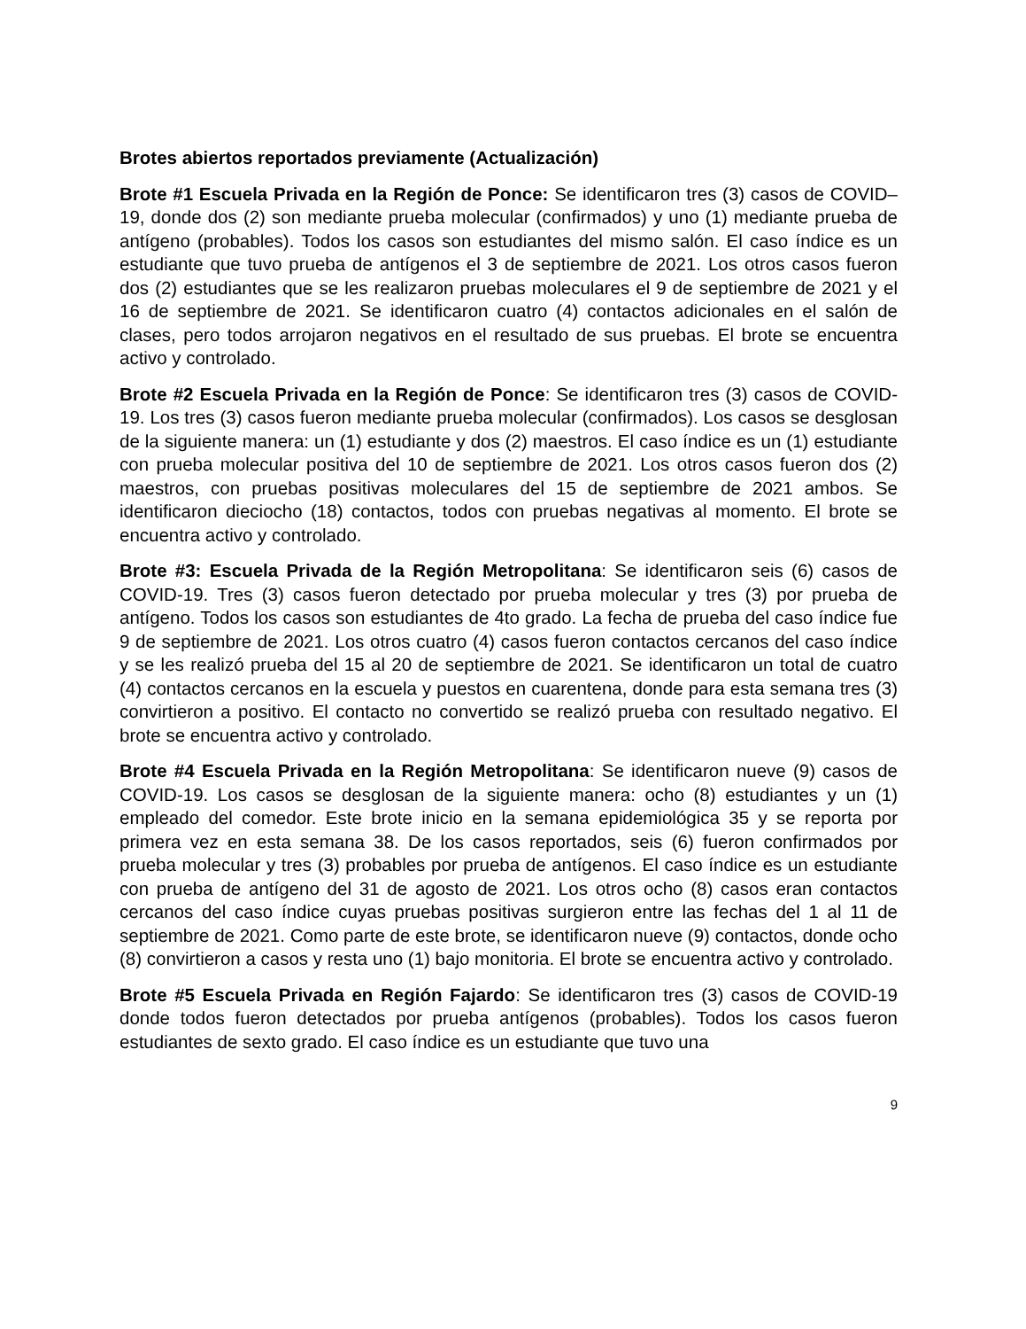Brotes abiertos reportados previamente (Actualización)
Brote #1 Escuela Privada en la Región de Ponce: Se identificaron tres (3) casos de COVID–19, donde dos (2) son mediante prueba molecular (confirmados) y uno (1) mediante prueba de antígeno (probables). Todos los casos son estudiantes del mismo salón. El caso índice es un estudiante que tuvo prueba de antígenos el 3 de septiembre de 2021. Los otros casos fueron dos (2) estudiantes que se les realizaron pruebas moleculares el 9 de septiembre de 2021 y el 16 de septiembre de 2021. Se identificaron cuatro (4) contactos adicionales en el salón de clases, pero todos arrojaron negativos en el resultado de sus pruebas. El brote se encuentra activo y controlado.
Brote #2 Escuela Privada en la Región de Ponce: Se identificaron tres (3) casos de COVID-19. Los tres (3) casos fueron mediante prueba molecular (confirmados). Los casos se desglosan de la siguiente manera: un (1) estudiante y dos (2) maestros. El caso índice es un (1) estudiante con prueba molecular positiva del 10 de septiembre de 2021. Los otros casos fueron dos (2) maestros, con pruebas positivas moleculares del 15 de septiembre de 2021 ambos. Se identificaron dieciocho (18) contactos, todos con pruebas negativas al momento. El brote se encuentra activo y controlado.
Brote #3: Escuela Privada de la Región Metropolitana: Se identificaron seis (6) casos de COVID-19. Tres (3) casos fueron detectado por prueba molecular y tres (3) por prueba de antígeno. Todos los casos son estudiantes de 4to grado. La fecha de prueba del caso índice fue 9 de septiembre de 2021. Los otros cuatro (4) casos fueron contactos cercanos del caso índice y se les realizó prueba del 15 al 20 de septiembre de 2021. Se identificaron un total de cuatro (4) contactos cercanos en la escuela y puestos en cuarentena, donde para esta semana tres (3) convirtieron a positivo. El contacto no convertido se realizó prueba con resultado negativo. El brote se encuentra activo y controlado.
Brote #4 Escuela Privada en la Región Metropolitana: Se identificaron nueve (9) casos de COVID-19. Los casos se desglosan de la siguiente manera: ocho (8) estudiantes y un (1) empleado del comedor. Este brote inicio en la semana epidemiológica 35 y se reporta por primera vez en esta semana 38. De los casos reportados, seis (6) fueron confirmados por prueba molecular y tres (3) probables por prueba de antígenos. El caso índice es un estudiante con prueba de antígeno del 31 de agosto de 2021. Los otros ocho (8) casos eran contactos cercanos del caso índice cuyas pruebas positivas surgieron entre las fechas del 1 al 11 de septiembre de 2021. Como parte de este brote, se identificaron nueve (9) contactos, donde ocho (8) convirtieron a casos y resta uno (1) bajo monitoria. El brote se encuentra activo y controlado.
Brote #5 Escuela Privada en Región Fajardo: Se identificaron tres (3) casos de COVID-19 donde todos fueron detectados por prueba antígenos (probables). Todos los casos fueron estudiantes de sexto grado. El caso índice es un estudiante que tuvo una
9